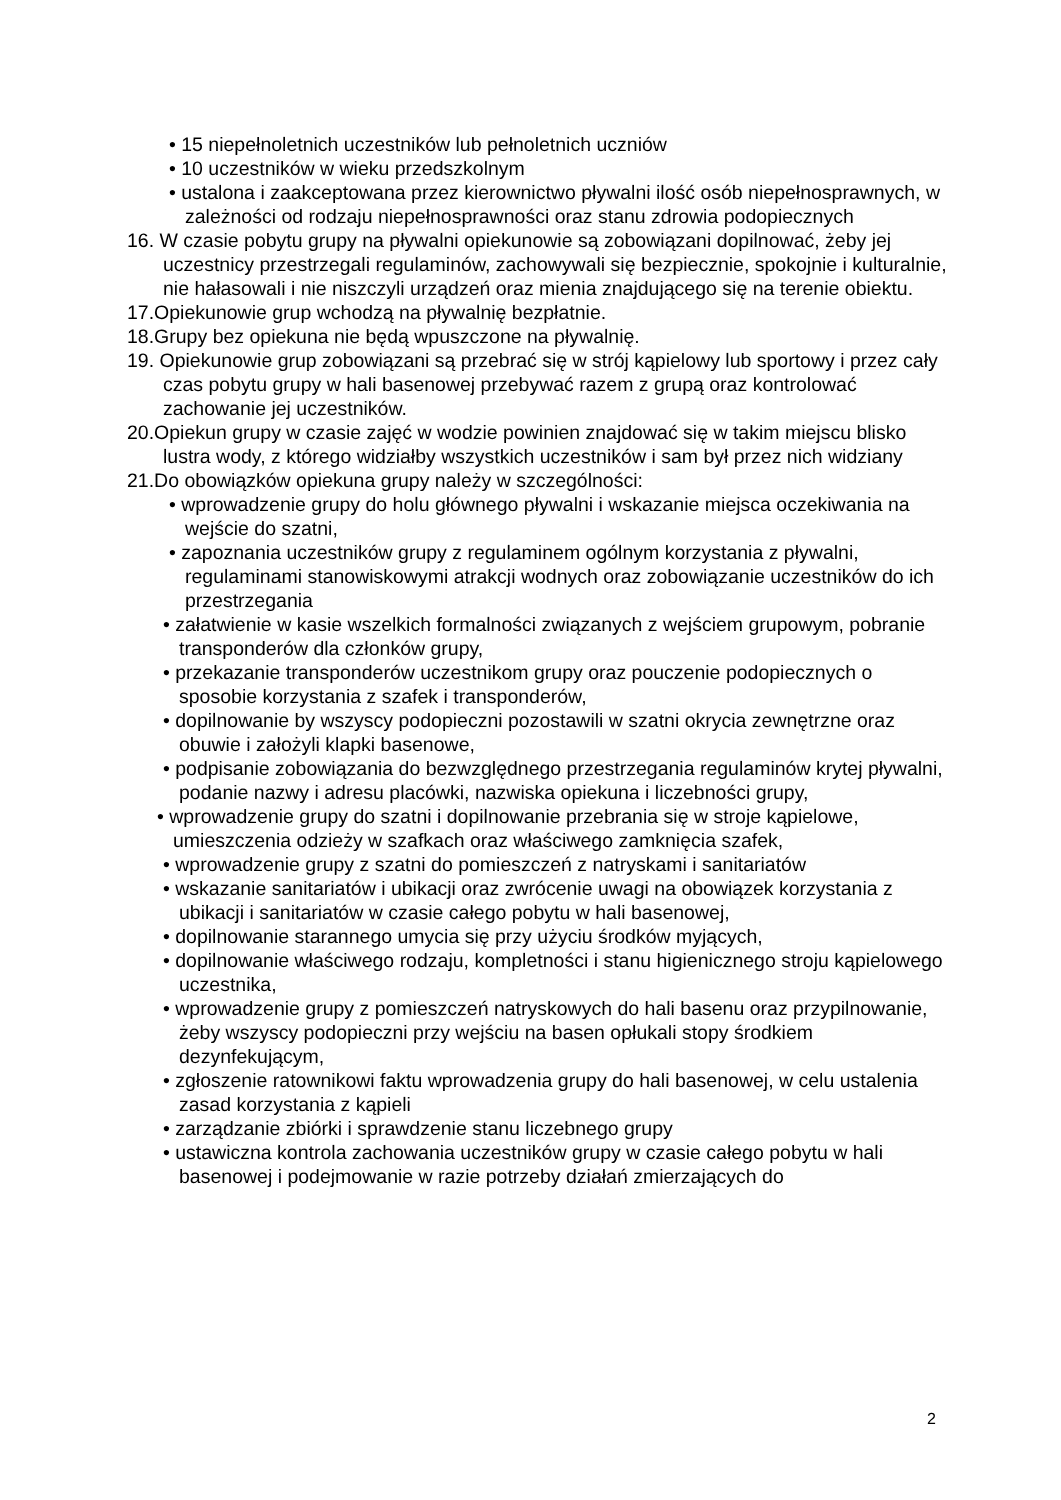• 15 niepełnoletnich uczestników lub pełnoletnich uczniów
• 10 uczestników w wieku przedszkolnym
• ustalona i zaakceptowana przez kierownictwo pływalni ilość osób niepełnosprawnych, w zależności od rodzaju niepełnosprawności oraz stanu zdrowia podopiecznych
16. W czasie pobytu grupy na pływalni opiekunowie są zobowiązani dopilnować, żeby jej uczestnicy przestrzegali regulaminów, zachowywali się bezpiecznie, spokojnie i kulturalnie, nie hałasowali i nie niszczyli urządzeń oraz mienia znajdującego się na terenie obiektu.
17.Opiekunowie grup wchodzą na pływalnię bezpłatnie.
18.Grupy bez opiekuna nie będą wpuszczone na pływalnię.
19. Opiekunowie grup zobowiązani są przebrać się w strój kąpielowy lub sportowy i przez cały czas pobytu grupy w hali basenowej przebywać razem z grupą oraz kontrolować zachowanie jej uczestników.
20.Opiekun grupy w czasie zajęć w wodzie powinien znajdować się w takim miejscu blisko lustra wody, z którego widziałby wszystkich uczestników i sam był przez nich widziany
21.Do obowiązków opiekuna grupy należy w szczególności:
• wprowadzenie grupy do holu głównego pływalni i wskazanie miejsca oczekiwania na wejście do szatni,
• zapoznania uczestników grupy z regulaminem ogólnym korzystania z pływalni, regulaminami stanowiskowymi atrakcji wodnych oraz zobowiązanie uczestników do ich przestrzegania
• załatwienie w kasie wszelkich formalności związanych z wejściem grupowym, pobranie transponderów dla członków grupy,
• przekazanie transponderów uczestnikom grupy oraz pouczenie podopiecznych o sposobie korzystania z szafek i transponderów,
• dopilnowanie by wszyscy podopieczni pozostawili w szatni okrycia zewnętrzne oraz obuwie i założyli klapki basenowe,
• podpisanie zobowiązania do bezwzględnego przestrzegania regulaminów krytej pływalni, podanie nazwy i adresu placówki, nazwiska opiekuna i liczebności grupy,
• wprowadzenie grupy do szatni i dopilnowanie przebrania się w stroje kąpielowe, umieszczenia odzieży w szafkach oraz właściwego zamknięcia szafek,
• wprowadzenie grupy z szatni do pomieszczeń z natryskami i sanitariatów
• wskazanie sanitariatów i ubikacji oraz zwrócenie uwagi na obowiązek korzystania z ubikacji i sanitariatów w czasie całego pobytu w hali basenowej,
• dopilnowanie starannego umycia się przy użyciu środków myjących,
• dopilnowanie właściwego rodzaju, kompletności i stanu higienicznego stroju kąpielowego uczestnika,
• wprowadzenie grupy z pomieszczeń natryskowych do hali basenu oraz przypilnowanie, żeby wszyscy podopieczni przy wejściu na basen opłukali stopy środkiem dezynfekującym,
• zgłoszenie ratownikowi faktu wprowadzenia grupy do hali basenowej, w celu ustalenia zasad korzystania z kąpieli
• zarządzanie zbiórki i sprawdzenie stanu liczebnego grupy
• ustawiczna kontrola zachowania uczestników grupy w czasie całego pobytu w hali basenowej i podejmowanie w razie potrzeby działań zmierzających do
2